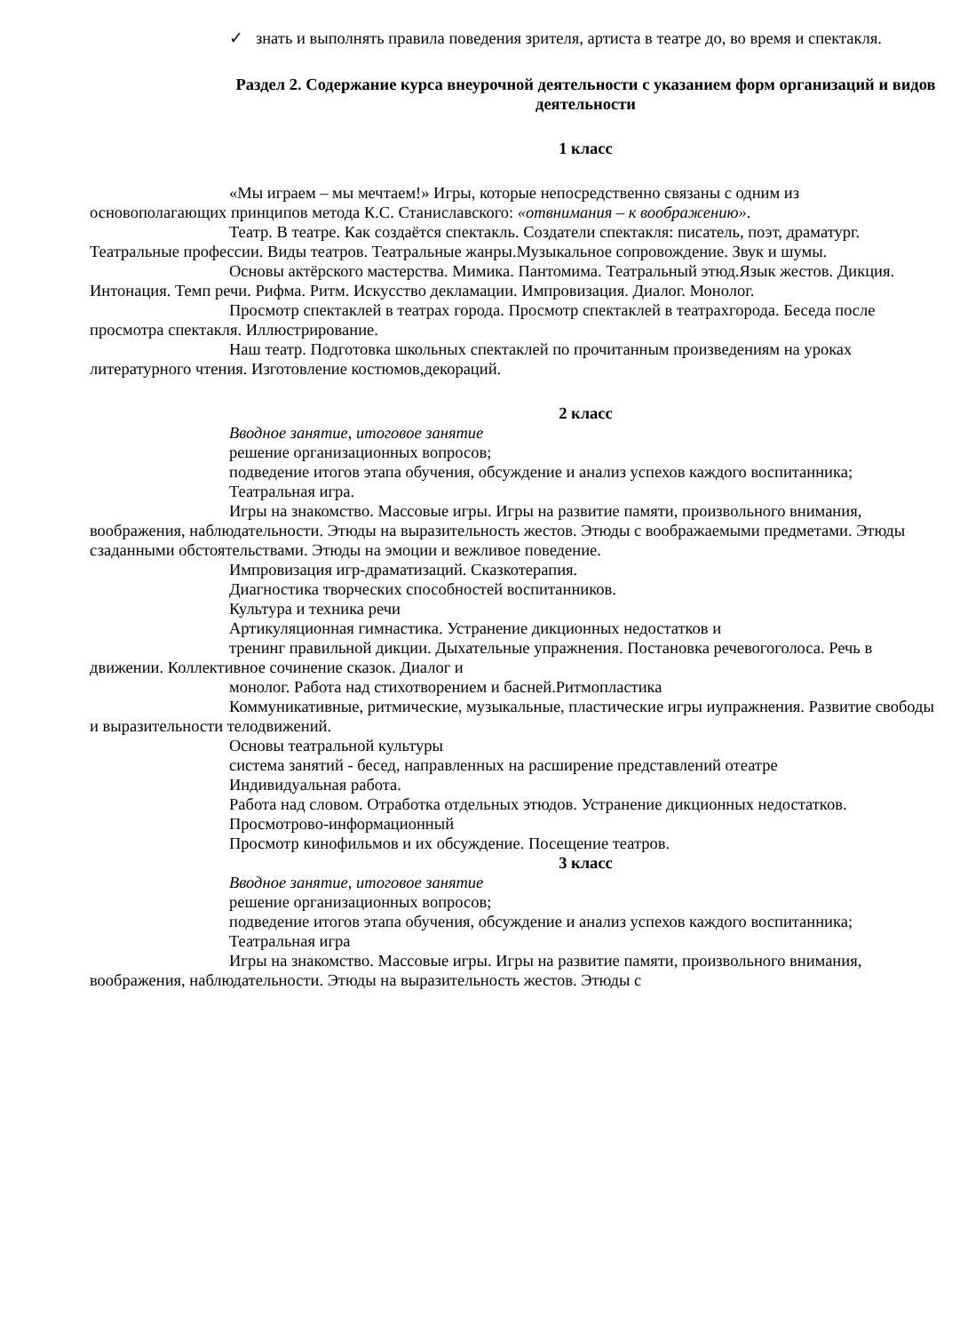✓ знать и выполнять правила поведения зрителя, артиста в театре до, во время и спектакля.
Раздел 2. Содержание курса внеурочной деятельности с указанием форм организаций и видов деятельности
1 класс
«Мы играем – мы мечтаем!» Игры, которые непосредственно связаны с одним из основополагающих принципов метода К.С. Станиславского: «отвнимания – к воображению».
Театр. В театре. Как создаётся спектакль. Создатели спектакля: писатель, поэт, драматург. Театральные профессии. Виды театров. Театральные жанры.Музыкальное сопровождение. Звук и шумы.
Основы актёрского мастерства. Мимика. Пантомима. Театральный этюд.Язык жестов. Дикция. Интонация. Темп речи. Рифма. Ритм. Искусство декламации. Импровизация. Диалог. Монолог.
Просмотр спектаклей в театрах города. Просмотр спектаклей в театрахгорода. Беседа после просмотра спектакля. Иллюстрирование.
Наш театр. Подготовка школьных спектаклей по прочитанным произведениям на уроках литературного чтения. Изготовление костюмов,декораций.
2 класс
Вводное занятие, итоговое занятие
решение организационных вопросов;
подведение итогов этапа обучения, обсуждение и анализ успехов каждого воспитанника;
Театральная игра.
Игры на знакомство. Массовые игры. Игры на развитие памяти, произвольного внимания, воображения, наблюдательности. Этюды на выразительность жестов. Этюды с воображаемыми предметами. Этюды сзаданными обстоятельствами. Этюды на эмоции и вежливое поведение.
Импровизация игр-драматизаций. Сказкотерапия.
Диагностика творческих способностей воспитанников.
Культура и техника речи
Артикуляционная гимнастика. Устранение дикционных недостатков и
тренинг правильной дикции. Дыхательные упражнения. Постановка речевогоголоса. Речь в движении. Коллективное сочинение сказок. Диалог и
монолог. Работа над стихотворением и басней.Ритмопластика
Коммуникативные, ритмические, музыкальные, пластические игры иупражнения. Развитие свободы и выразительности телодвижений.
Основы театральной культуры
система занятий - бесед, направленных на расширение представлений отеатре
Индивидуальная работа.
Работа над словом. Отработка отдельных этюдов. Устранение дикционных недостатков.
Просмотрово-информационный
Просмотр кинофильмов и их обсуждение. Посещение театров.
3 класс
Вводное занятие, итоговое занятие
решение организационных вопросов;
подведение итогов этапа обучения, обсуждение и анализ успехов каждого воспитанника;
Театральная игра
Игры на знакомство. Массовые игры. Игры на развитие памяти, произвольного внимания, воображения, наблюдательности. Этюды на выразительность жестов. Этюды с